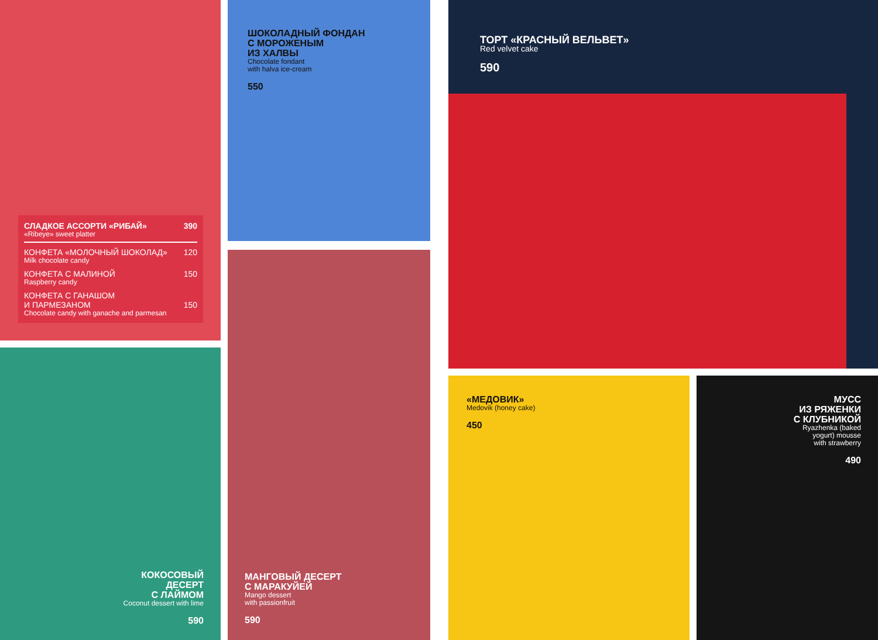СЛАДКОЕ АССОРТИ «РИБАЙ» 390
«Ribeye» sweet platter
КОНФЕТА «МОЛОЧНЫЙ ШОКОЛАД» 120
Milk chocolate candy
КОНФЕТА С МАЛИНОЙ 150
Raspberry candy
КОНФЕТА С ГАНАШОМ
И ПАРМЕЗАНОМ 150
Chocolate candy with ganache and parmesan
ШОКОЛАДНЫЙ ФОНДАН
С МОРОЖЕНЫМ
ИЗ ХАЛВЫ
Chocolate fondant
with halva ice-cream
550
ТОРТ «КРАСНЫЙ ВЕЛЬВЕТ»
Red velvet cake
590
КОКОСОВЫЙ
ДЕСЕРТ
С ЛАЙМОМ
Coconut dessert with lime
590
МАНГОВЫЙ ДЕСЕРТ
С МАРАКУЙЕЙ
Mango dessert
with passionfruit
590
«МЕДОВИК»
Medovik (honey cake)
450
МУСС
ИЗ РЯЖЕНКИ
С КЛУБНИКОЙ
Ryazhenka (baked
yogurt) mousse
with strawberry
490